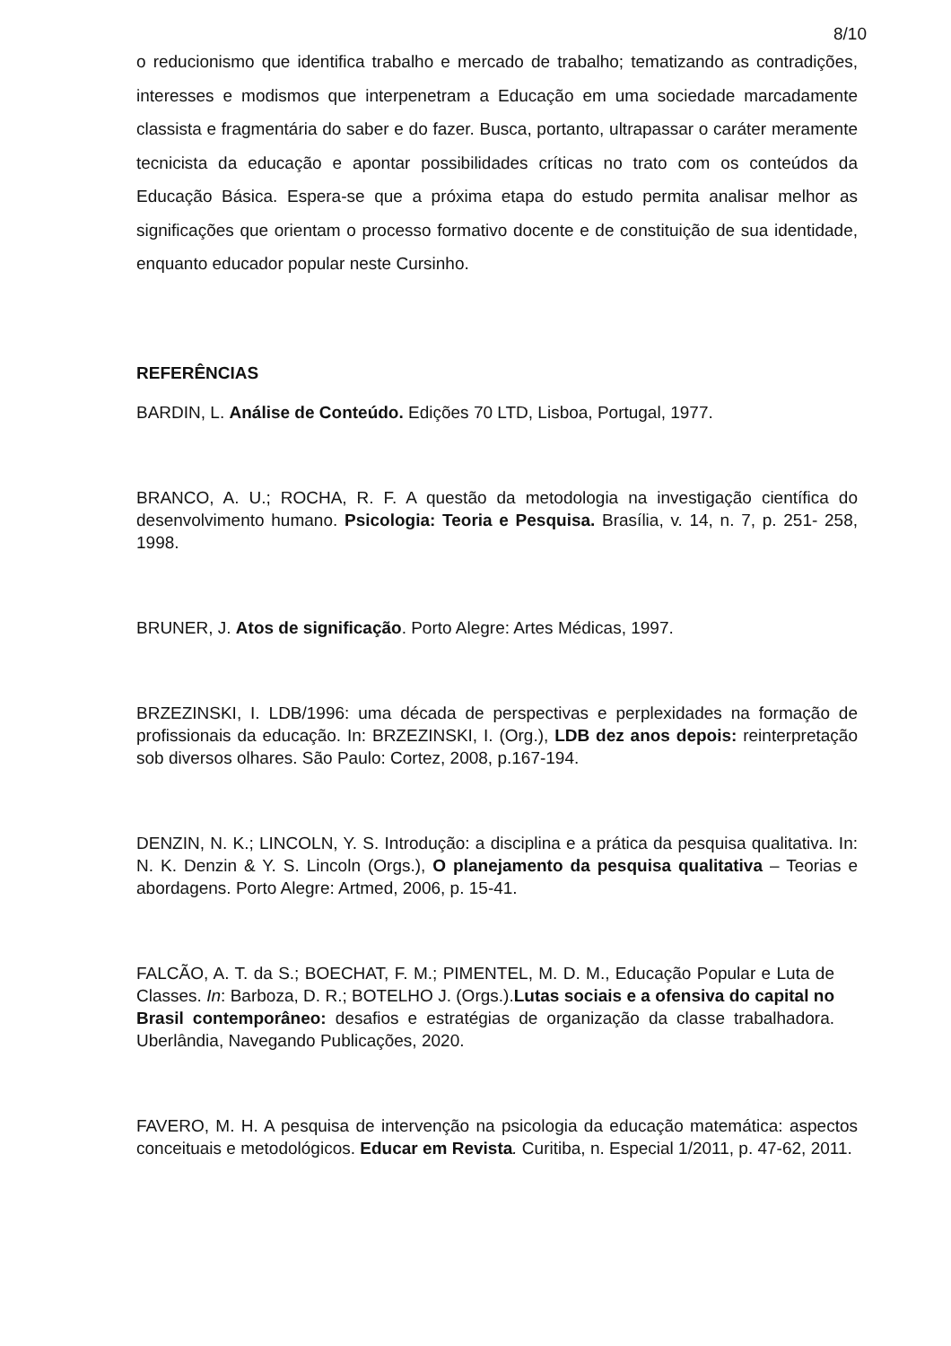8/10
o reducionismo que identifica trabalho e mercado de trabalho; tematizando as contradições, interesses e modismos que interpenetram a Educação em uma sociedade marcadamente classista e fragmentária do saber e do fazer. Busca, portanto, ultrapassar o caráter meramente tecnicista da educação e apontar possibilidades críticas no trato com os conteúdos da Educação Básica. Espera-se que a próxima etapa do estudo permita analisar melhor as significações que orientam o processo formativo docente e de constituição de sua identidade, enquanto educador popular neste Cursinho.
REFERÊNCIAS
BARDIN, L. Análise de Conteúdo. Edições 70 LTD, Lisboa, Portugal, 1977.
BRANCO, A. U.; ROCHA, R. F. A questão da metodologia na investigação científica do desenvolvimento humano. Psicologia: Teoria e Pesquisa. Brasília, v. 14, n. 7, p. 251- 258, 1998.
BRUNER, J. Atos de significação. Porto Alegre: Artes Médicas, 1997.
BRZEZINSKI, I. LDB/1996: uma década de perspectivas e perplexidades na formação de profissionais da educação. In: BRZEZINSKI, I. (Org.), LDB dez anos depois: reinterpretação sob diversos olhares. São Paulo: Cortez, 2008, p.167-194.
DENZIN, N. K.; LINCOLN, Y. S. Introdução: a disciplina e a prática da pesquisa qualitativa. In: N. K. Denzin & Y. S. Lincoln (Orgs.), O planejamento da pesquisa qualitativa – Teorias e abordagens. Porto Alegre: Artmed, 2006, p. 15-41.
FALCÃO, A. T. da S.; BOECHAT, F. M.; PIMENTEL, M. D. M., Educação Popular e Luta de Classes. In: Barboza, D. R.; BOTELHO J. (Orgs.).Lutas sociais e a ofensiva do capital no Brasil contemporâneo: desafios e estratégias de organização da classe trabalhadora. Uberlândia, Navegando Publicações, 2020.
FAVERO, M. H. A pesquisa de intervenção na psicologia da educação matemática: aspectos conceituais e metodológicos. Educar em Revista. Curitiba, n. Especial 1/2011, p. 47-62, 2011.